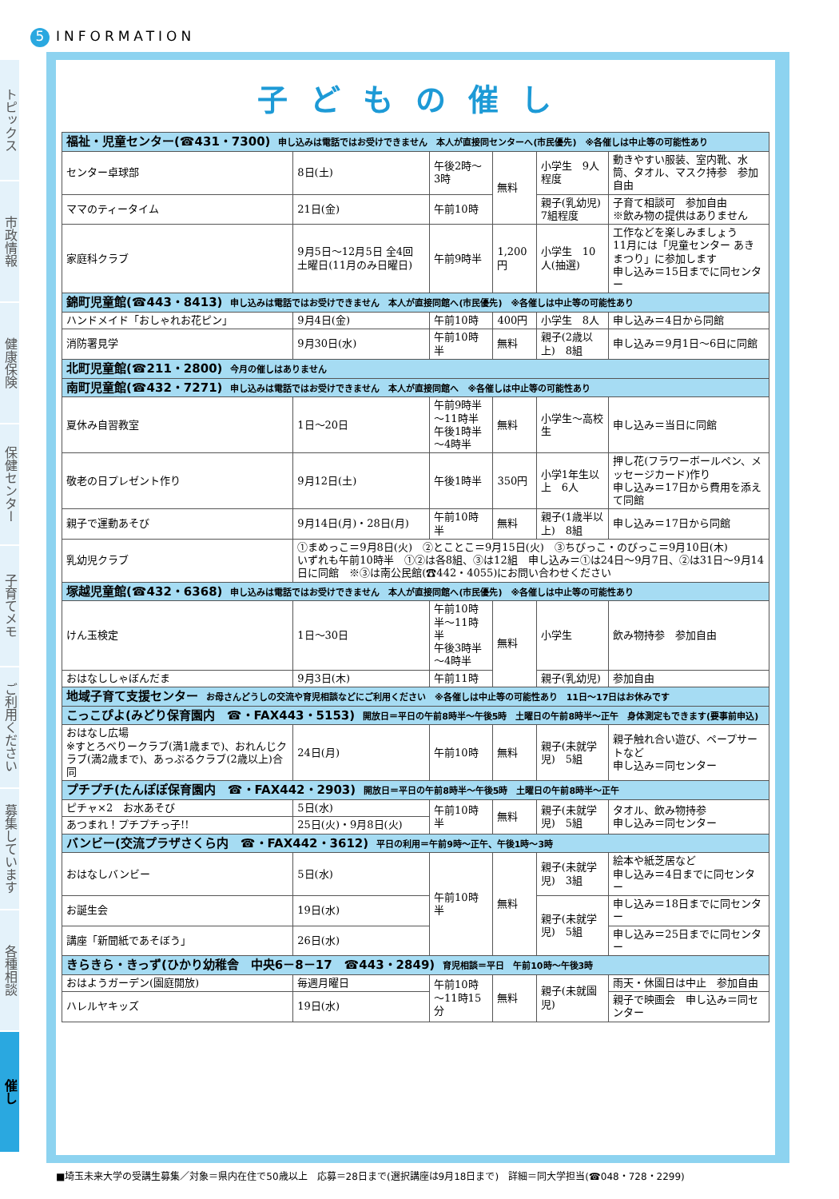5 INFORMATION
トピックス
市政情報
健康保険
保健センター
子育てメモ
ご利用ください
募集しています
各種相談
催し
子どもの催し
| 福祉・児童センター(☎431・7300) 申し込みは電話ではお受けできません 本人が直接同センターへ(市民優先) ※各催しは中止等の可能性あり | | | | | |
| センター卓球部 | 8日(土) | 午後2時～3時 | 無料 | 小学生 9人程度 | 動きやすい服装、室内靴、水筒、タオル、マスク持参 参加自由 |
| ママのティータイム | 21日(金) | 午前10時 | | 親子(乳幼児) 7組程度 | 子育て相談可 参加自由 ※飲み物の提供はありません |
| 家庭科クラブ | 9月5日～12月5日 全4回 土曜日(11月のみ日曜日) | 午前9時半 | 1,200円 | 小学生 10人(抽選) | 工作などを楽しみましょう 11月には「児童センター あきまつり」に参加します 申し込み＝15日までに同センター |
| 錦町児童館(☎443・8413) 申し込みは電話ではお受けできません 本人が直接同館へ(市民優先) ※各催しは中止等の可能性あり | | | | | |
| ハンドメイド「おしゃれお花ピン」 | 9月4日(金) | 午前10時 | 400円 | 小学生 8人 | 申し込み＝4日から同館 |
| 消防署見学 | 9月30日(水) | 午前10時半 | 無料 | 親子(2歳以上) 8組 | 申し込み＝9月1日～6日に同館 |
| 北町児童館(☎211・2800) 今月の催しはありません | | | | | |
| 南町児童館(☎432・7271) 申し込みは電話ではお受けできません 本人が直接同館へ ※各催しは中止等の可能性あり | | | | | |
| 夏休み自習教室 | 1日～20日 | 午前9時半～11時半 午後1時半～4時半 | 無料 | 小学生～高校生 | 申し込み＝当日に同館 |
| 敬老の日プレゼント作り | 9月12日(土) | 午後1時半 | 350円 | 小学1年生以上 6人 | 押し花(フラワーボールペン、メッセージカード)作り 申し込み＝17日から費用を添えて同館 |
| 親子で運動あそび | 9月14日(月)・28日(月) | 午前10時半 | 無料 | 親子(1歳半以上) 8組 | 申し込み＝17日から同館 |
| 乳幼児クラブ | ①まめっこ＝9月8日(火) ②とことこ＝9月15日(火) ③ちびっこ・のびっこ＝9月10日(木) いずれも午前10時半 ①②は各8組、③は12組 申し込み＝①は24日～9月7日、②は31日～9月14日に同館 ※③は南公民館(☎442・4055)にお問い合わせください | | | | |
| 塚越児童館(☎432・6368) 申し込みは電話ではお受けできません 本人が直接同館へ(市民優先) ※各催しは中止等の可能性あり | | | | | |
| けん玉検定 | 1日～30日 | 午前10時半～11時半 午後3時半～4時半 | 無料 | 小学生 | 飲み物持参 参加自由 |
| おはなししゃぼんだま | 9月3日(木) | 午前11時 | | 親子(乳幼児) | 参加自由 |
| 地域子育て支援センター お母さんどうしの交流や育児相談などにご利用ください ※各催しは中止等の可能性あり 11日～17日はお休みです | | | | | |
| こっこぴよ(みどり保育園内 ☎・FAX443・5153) 開放日＝平日の午前8時半～午後5時 土曜日の午前8時半～正午 身体測定もできます(要事前申込) | | | | | |
| おはなし広場 ※すとろべりークラブ(満1歳まで)、おれんじクラブ(満2歳まで)、あっぷるクラブ(2歳以上)合同 | 24日(月) | 午前10時 | 無料 | 親子(未就学児) 5組 | 親子触れ合い遊び、ペープサートなど 申し込み＝同センター |
| プチプチ(たんぽぽ保育園内 ☎・FAX442・2903) 開放日＝平日の午前8時半～午後5時 土曜日の午前8時半～正午 | | | | | |
| ピチャ×2 お水あそび | 5日(水) | 午前10時半 | 無料 | 親子(未就学児) 5組 | タオル、飲み物持参 申し込み＝同センター |
| あつまれ！プチプチっ子!! | 25日(火)・9月8日(火) | | | | |
| バンビー(交流プラザさくら内 ☎・FAX442・3612) 平日の利用＝午前9時～正午、午後1時～3時 | | | | | |
| おはなしバンビー | 5日(水) | 午前10時半 | 無料 | 親子(未就学児) 3組 | 絵本や紙芝居など 申し込み＝4日までに同センター |
| お誕生会 | 19日(水) | | | 親子(未就学児) 5組 | 申し込み＝18日までに同センター |
| 講座「新聞紙であそぼう」 | 26日(水) | | | | 申し込み＝25日までに同センター |
| きらきら・きっず(ひかり幼稚舎 中央6－8－17 ☎443・2849) 育児相談＝平日 午前10時～午後3時 | | | | | |
| おはようガーデン(園庭開放) | 毎週月曜日 | 午前10時～11時15分 | 無料 | 親子(未就園児) | 雨天・休園日は中止 参加自由 |
| ハレルヤキッズ | 19日(水) | | | | 親子で映画会 申し込み＝同センター |
■埼玉未来大学の受講生募集／対象＝県内在住で50歳以上　応募＝28日まで(選択講座は9月18日まで)　詳細＝同大学担当(☎048・728・2299)